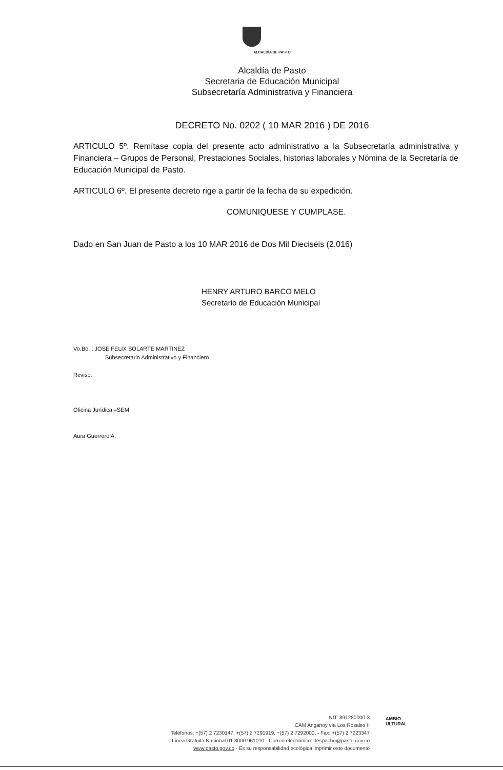ALCALDÍA DE PASTO
Alcaldía de Pasto
Secretaria de Educación Municipal
Subsecretaría Administrativa y Financiera
DECRETO No. 0202 ( 10 MAR 2016 ) DE 2016
ARTICULO 5º. Remítase copia del presente acto administrativo a la Subsecretaría administrativa y Financiera – Grupos de Personal, Prestaciones Sociales, historias laborales y Nómina de la Secretaría de Educación Municipal de Pasto.
ARTICULO 6º. El presente decreto rige a partir de la fecha de su expedición.
COMUNIQUESE Y CUMPLASE.
Dado en San Juan de Pasto a los 10 MAR 2016 de Dos Mil Dieciséis (2.016)
HENRY ARTURO BARCO MELO
Secretario de Educación Municipal
Vo.Bo. : JOSE FELIX SOLARTE MARTINEZ
Subsecretario Administrativo y Financiero
Revisó:
Oficina Jurídica –SEM
Aura Guerrero A.
NIT: 891280000-3
CAM Anganoy vía Los Rosales II
Teléfonos: +(57) 2 7230147, +(57) 2 7291919, +(57) 2 7292000, - Fax: +(57) 2 7223347
Línea Gratuita Nacional 01 8000 961010 - Correo electrónico: despacho@pasto.gov.co
www.pasto.gov.co - Es su responsabilidad ecológica imprimir este documento
AMBIO
ULTURAL